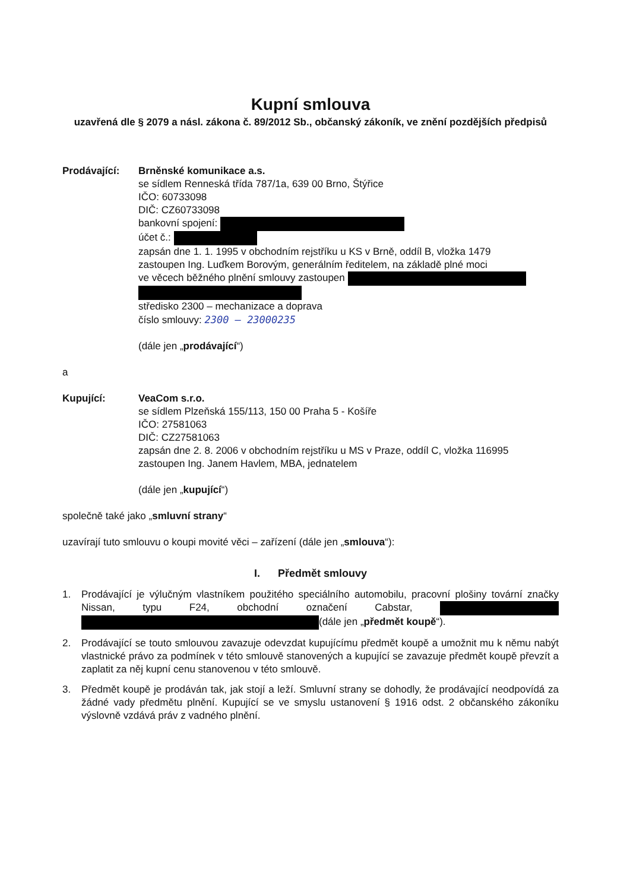Kupní smlouva
uzavřená dle § 2079 a násl. zákona č. 89/2012 Sb., občanský zákoník, ve znění pozdějších předpisů
Prodávající: Brněnské komunikace a.s.
se sídlem Renneská třída 787/1a, 639 00 Brno, Štýřice
IČO: 60733098
DIČ: CZ60733098
bankovní spojení:
účet č.:
zapsán dne 1. 1. 1995 v obchodním rejstříku u KS v Brně, oddíl B, vložka 1479
zastoupen Ing. Luďkem Borovým, generálním ředitelem, na základě plné moci
ve věcech běžného plnění smlouvy zastoupen
středisko 2300 – mechanizace a doprava
číslo smlouvy: 2300 – 23000235
(dále jen „prodávající“)
a
Kupující: VeaCom s.r.o.
se sídlem Plzeňská 155/113, 150 00 Praha 5 - Košíře
IČO: 27581063
DIČ: CZ27581063
zapsán dne 2. 8. 2006 v obchodním rejstříku u MS v Praze, oddíl C, vložka 116995
zastoupen Ing. Janem Havlem, MBA, jednatelem
(dále jen „kupující“)
společně také jako „smluvní strany“
uzavírají tuto smlouvu o koupi movité věci – zařízení (dále jen „smlouva“):
I. Předmět smlouvy
1. Prodávající je výlučným vlastníkem použitého speciálního automobilu, pracovní plošiny tovární značky Nissan, typu F24, obchodní označení Cabstar, (dále jen „předmět koupě“).
2. Prodávající se touto smlouvou zavazuje odevzdat kupujícímu předmět koupě a umožnit mu k němu nabýt vlastnické právo za podmínek v této smlouvě stanovených a kupující se zavazuje předmět koupě převzít a zaplatit za něj kupní cenu stanovenou v této smlouvě.
3. Předmět koupě je prodáván tak, jak stojí a leží. Smluvní strany se dohodly, že prodávající neodpovídá za žádné vady předmětu plnění. Kupující se ve smyslu ustanovení § 1916 odst. 2 občanského zákoníku výslovně vzdává práv z vadného plnění.